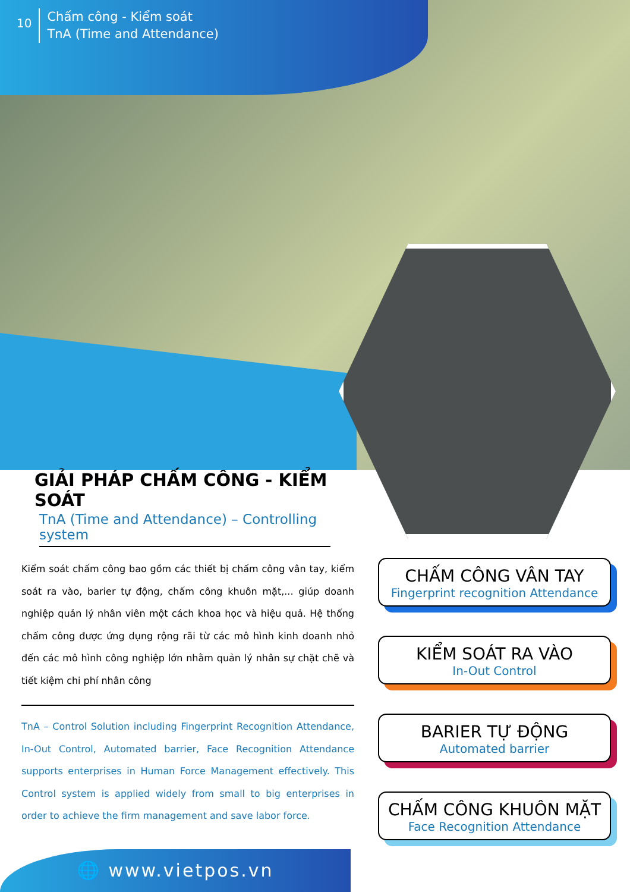10
Chấm công - Kiểm soát
TnA (Time and Attendance)
GIẢI PHÁP CHẤM CÔNG - KIỂM SOÁT
TnA (Time and Attendance) – Controlling system
Kiểm soát chấm công bao gồm các thiết bị chấm công vân tay, kiểm soát ra vào, barier tự động, chấm công khuôn mặt,... giúp doanh nghiệp quản lý nhân viên một cách khoa học và hiệu quả. Hệ thống chấm công được ứng dụng rộng rãi từ các mô hình kinh doanh nhỏ đến các mô hình công nghiệp lớn nhằm quản lý nhân sự chặt chẽ và tiết kiệm chi phí nhân công
TnA – Control Solution including Fingerprint Recognition Attendance, In-Out Control, Automated barrier, Face Recognition Attendance supports enterprises in Human Force Management effectively. This Control system is applied widely from small to big enterprises in order to achieve the firm management and save labor force.
CHẤM CÔNG VÂN TAY
Fingerprint recognition Attendance
KIỂM SOÁT RA VÀO
In-Out Control
BARIER TỰ ĐỘNG
Automated barrier
CHẤM CÔNG KHUÔN MẶT
Face Recognition Attendance
🌐 www.vietpos.vn